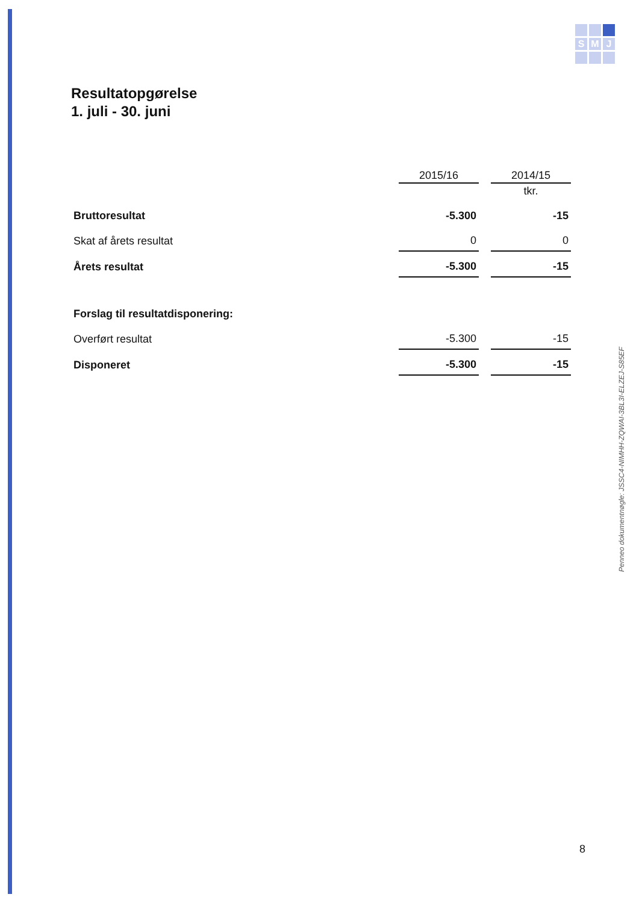S
M
J
Resultatopgørelse
1. juli - 30. juni
| | 2015/16 | 2014/15 |
| | | tkr. |
| Bruttoresultat | -5.300 | -15 |
| Skat af årets resultat | 0 | 0 |
| Årets resultat | -5.300 | -15 |
| Forslag til resultatdisponering: | | |
| Overført resultat | -5.300 | -15 |
| Disponeret | -5.300 | -15 |
Penneo dokumentnøgle: JSSC4-NIMHH-ZQWAI-3BL3I-ELZEJ-S85EF
8